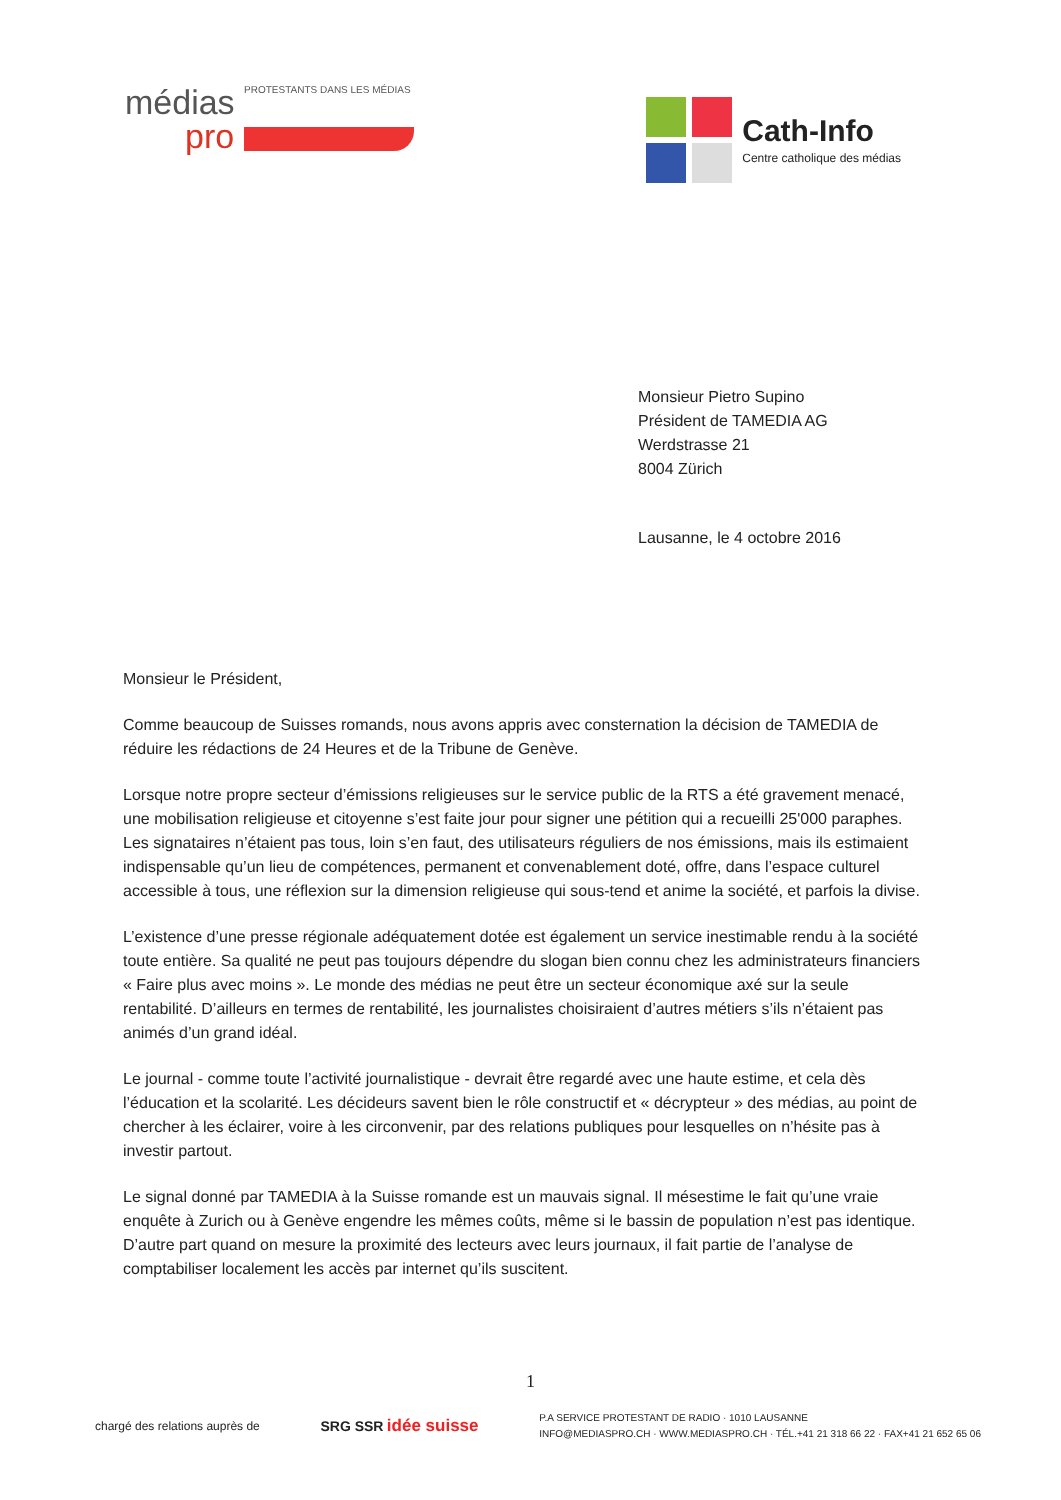médias PROTESTANTS DANS LES MÉDIAS
pro
Cath-Info
Centre catholique des médias
Monsieur Pietro Supino
Président de TAMEDIA AG
Werdstrasse 21
8004 Zürich
Lausanne, le 4 octobre 2016
Monsieur le Président,
Comme beaucoup de Suisses romands, nous avons appris avec consternation la décision de TAMEDIA de réduire les rédactions de 24 Heures et de la Tribune de Genève.
Lorsque notre propre secteur d’émissions religieuses sur le service public de la RTS a été gravement menacé, une mobilisation religieuse et citoyenne s’est faite jour pour signer une pétition qui a recueilli 25'000 paraphes. Les signataires n’étaient pas tous, loin s’en faut, des utilisateurs réguliers de nos émissions, mais ils estimaient indispensable qu’un lieu de compétences, permanent et convenablement doté, offre, dans l’espace culturel accessible à tous, une réflexion sur la dimension religieuse qui sous-tend et anime la société, et parfois la divise.
L’existence d’une presse régionale adéquatement dotée est également un service inestimable rendu à la société toute entière. Sa qualité ne peut pas toujours dépendre du slogan bien connu chez les administrateurs financiers « Faire plus avec moins ». Le monde des médias ne peut être un secteur économique axé sur la seule rentabilité. D’ailleurs en termes de rentabilité, les journalistes choisiraient d’autres métiers s’ils n’étaient pas animés d’un grand idéal.
Le journal - comme toute l’activité journalistique - devrait être regardé avec une haute estime, et cela dès l’éducation et la scolarité. Les décideurs savent bien le rôle constructif et « décrypteur » des médias, au point de chercher à les éclairer, voire à les circonvenir, par des relations publiques pour lesquelles on n’hésite pas à investir partout.
Le signal donné par TAMEDIA à la Suisse romande est un mauvais signal. Il mésestime le fait qu’une vraie enquête à Zurich ou à Genève engendre les mêmes coûts, même si le bassin de population n’est pas identique. D’autre part quand on mesure la proximité des lecteurs avec leurs journaux, il fait partie de l’analyse de comptabiliser localement les accès par internet qu’ils suscitent.
1
chargé des relations auprès de
SRG SSR idée suisse
P.A SERVICE PROTESTANT DE RADIO · 1010 LAUSANNE
INFO@MEDIASPRO.CH · WWW.MEDIASPRO.CH · TÉL.+41 21 318 66 22 · FAX+41 21 652 65 06